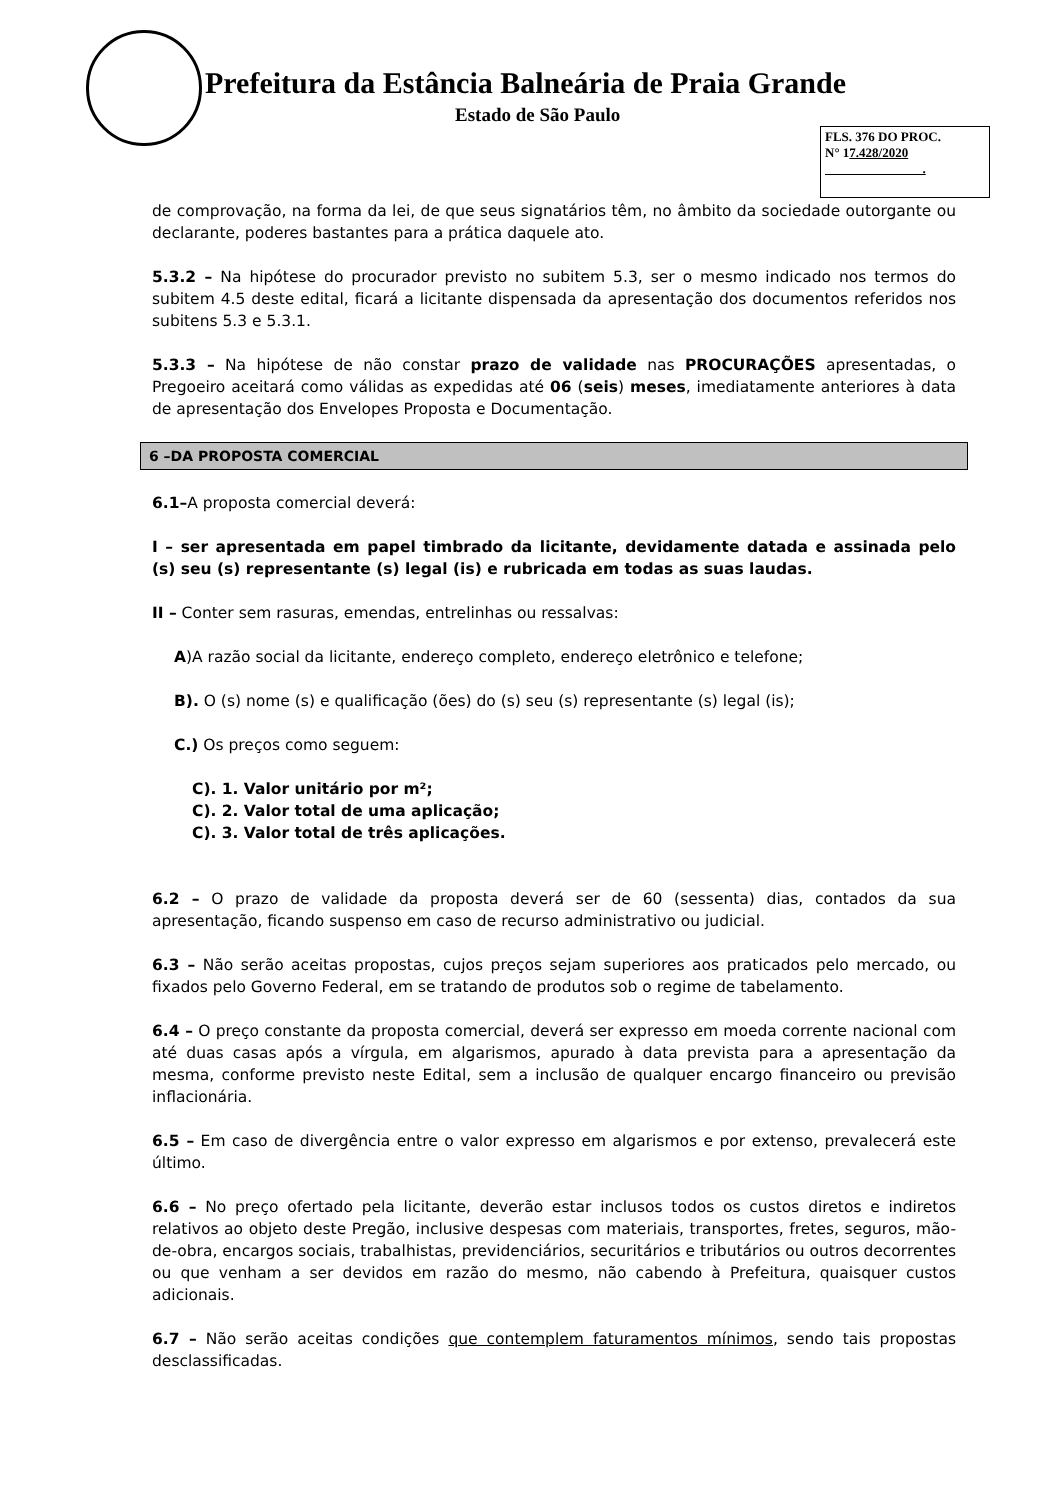Prefeitura da Estância Balneária de Praia Grande
Estado de São Paulo
FLS. 376 DO PROC.
N° 17.428/2020
.
de comprovação, na forma da lei, de que seus signatários têm, no âmbito da sociedade outorgante ou declarante, poderes bastantes para a prática daquele ato.
5.3.2 – Na hipótese do procurador previsto no subitem 5.3, ser o mesmo indicado nos termos do subitem 4.5 deste edital, ficará a licitante dispensada da apresentação dos documentos referidos nos subitens 5.3 e 5.3.1.
5.3.3 – Na hipótese de não constar prazo de validade nas PROCURAÇÕES apresentadas, o Pregoeiro aceitará como válidas as expedidas até 06 (seis) meses, imediatamente anteriores à data de apresentação dos Envelopes Proposta e Documentação.
6 –DA PROPOSTA COMERCIAL
6.1–A proposta comercial deverá:
I – ser apresentada em papel timbrado da licitante, devidamente datada e assinada pelo (s) seu (s) representante (s) legal (is) e rubricada em todas as suas laudas.
II – Conter sem rasuras, emendas, entrelinhas ou ressalvas:
A)A razão social da licitante, endereço completo, endereço eletrônico e telefone;
B). O (s) nome (s) e qualificação (ões) do (s) seu (s) representante (s) legal (is);
C.) Os preços como seguem:
C). 1. Valor unitário por m²;
C). 2. Valor total de uma aplicação;
C). 3. Valor total de três aplicações.
6.2 – O prazo de validade da proposta deverá ser de 60 (sessenta) dias, contados da sua apresentação, ficando suspenso em caso de recurso administrativo ou judicial.
6.3 – Não serão aceitas propostas, cujos preços sejam superiores aos praticados pelo mercado, ou fixados pelo Governo Federal, em se tratando de produtos sob o regime de tabelamento.
6.4 – O preço constante da proposta comercial, deverá ser expresso em moeda corrente nacional com até duas casas após a vírgula, em algarismos, apurado à data prevista para a apresentação da mesma, conforme previsto neste Edital, sem a inclusão de qualquer encargo financeiro ou previsão inflacionária.
6.5 – Em caso de divergência entre o valor expresso em algarismos e por extenso, prevalecerá este último.
6.6 – No preço ofertado pela licitante, deverão estar inclusos todos os custos diretos e indiretos relativos ao objeto deste Pregão, inclusive despesas com materiais, transportes, fretes, seguros, mão-de-obra, encargos sociais, trabalhistas, previdenciários, securitários e tributários ou outros decorrentes ou que venham a ser devidos em razão do mesmo, não cabendo à Prefeitura, quaisquer custos adicionais.
6.7 – Não serão aceitas condições que contemplem faturamentos mínimos, sendo tais propostas desclassificadas.